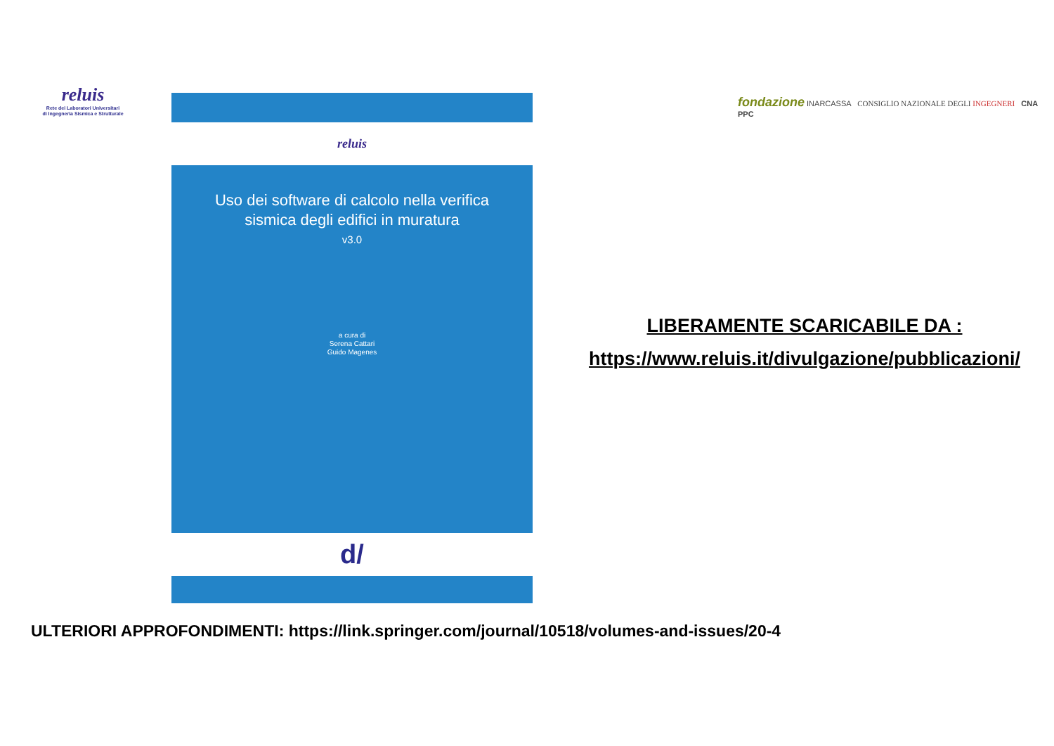reluis
Rete dei Laboratori Universitari
di Ingegneria Sismica e Strutturale
reluis
Uso dei software di calcolo nella verifica
sismica degli edifici in muratura
v3.0
a cura di
Serena Cattari
Guido Magenes
d/
fondazione INARCASSA CONSIGLIO NAZIONALE DEGLI INGEGNERI CNA PPC
LIBERAMENTE SCARICABILE DA :
https://www.reluis.it/divulgazione/pubblicazioni/
ULTERIORI APPROFONDIMENTI: https://link.springer.com/journal/10518/volumes-and-issues/20-4